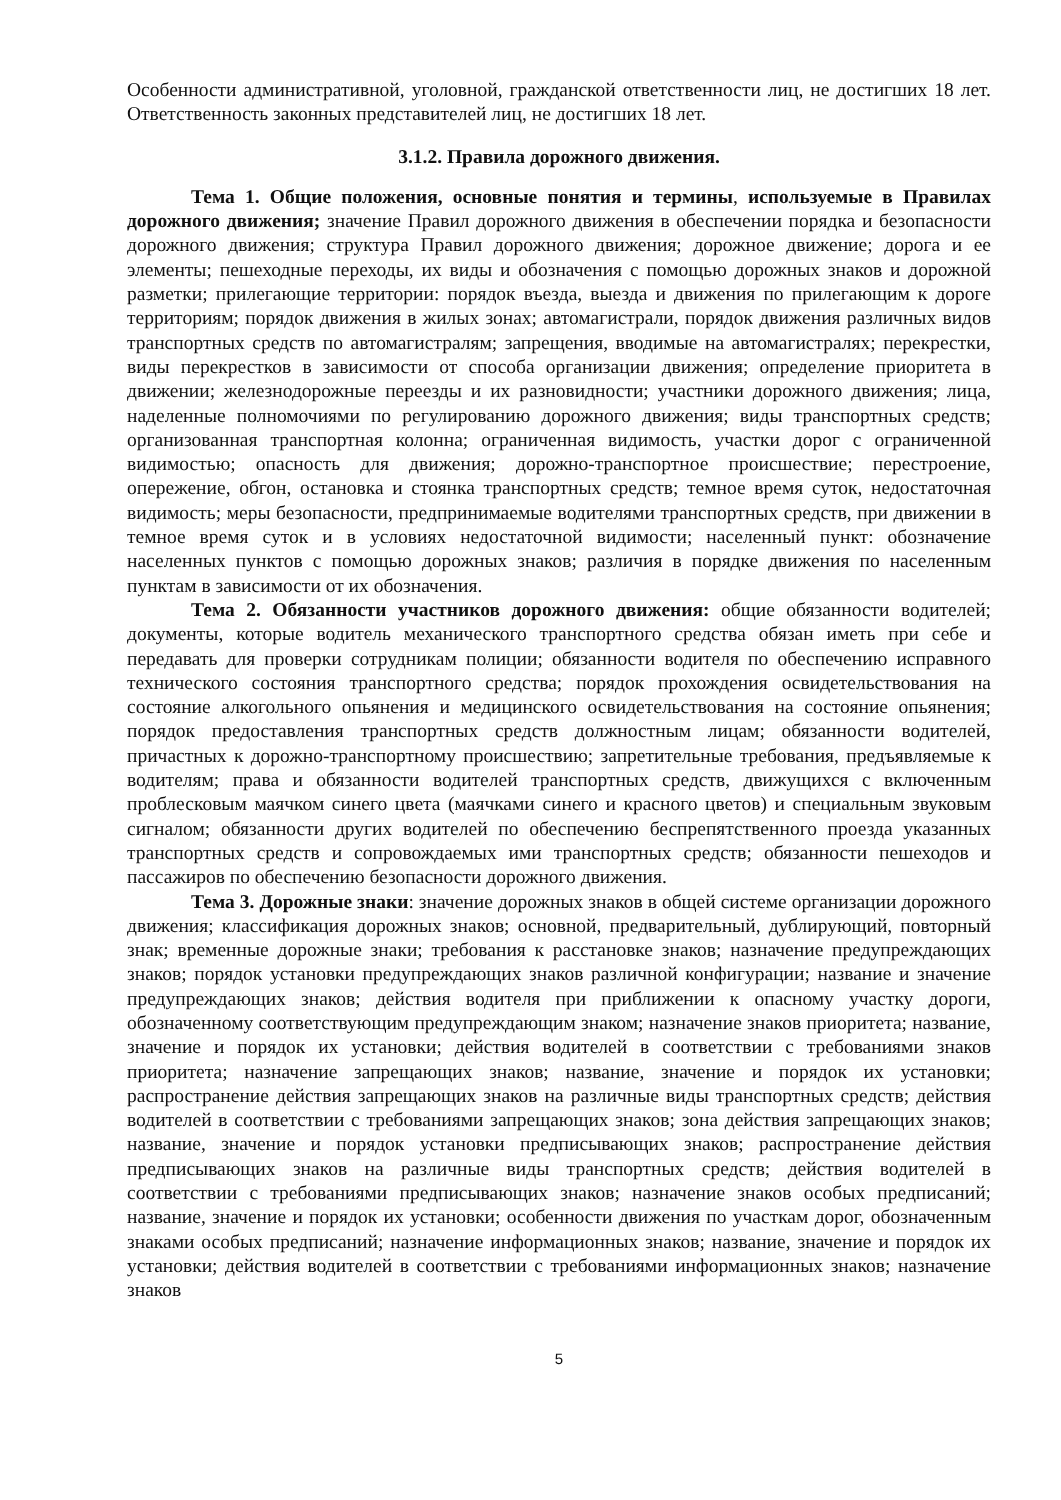Особенности административной, уголовной, гражданской ответственности лиц, не достигших 18 лет. Ответственность законных представителей лиц, не достигших 18 лет.
3.1.2. Правила дорожного движения.
Тема 1. Общие положения, основные понятия и термины, используемые в Правилах дорожного движения; значение Правил дорожного движения в обеспечении порядка и безопасности дорожного движения; структура Правил дорожного движения; дорожное движение; дорога и ее элементы; пешеходные переходы, их виды и обозначения с помощью дорожных знаков и дорожной разметки; прилегающие территории: порядок въезда, выезда и движения по прилегающим к дороге территориям; порядок движения в жилых зонах; автомагистрали, порядок движения различных видов транспортных средств по автомагистралям; запрещения, вводимые на автомагистралях; перекрестки, виды перекрестков в зависимости от способа организации движения; определение приоритета в движении; железнодорожные переезды и их разновидности; участники дорожного движения; лица, наделенные полномочиями по регулированию дорожного движения; виды транспортных средств; организованная транспортная колонна; ограниченная видимость, участки дорог с ограниченной видимостью; опасность для движения; дорожно-транспортное происшествие; перестроение, опережение, обгон, остановка и стоянка транспортных средств; темное время суток, недостаточная видимость; меры безопасности, предпринимаемые водителями транспортных средств, при движении в темное время суток и в условиях недостаточной видимости; населенный пункт: обозначение населенных пунктов с помощью дорожных знаков; различия в порядке движения по населенным пунктам в зависимости от их обозначения.
Тема 2. Обязанности участников дорожного движения: общие обязанности водителей; документы, которые водитель механического транспортного средства обязан иметь при себе и передавать для проверки сотрудникам полиции; обязанности водителя по обеспечению исправного технического состояния транспортного средства; порядок прохождения освидетельствования на состояние алкогольного опьянения и медицинского освидетельствования на состояние опьянения; порядок предоставления транспортных средств должностным лицам; обязанности водителей, причастных к дорожно-транспортному происшествию; запретительные требования, предъявляемые к водителям; права и обязанности водителей транспортных средств, движущихся с включенным проблесковым маячком синего цвета (маячками синего и красного цветов) и специальным звуковым сигналом; обязанности других водителей по обеспечению беспрепятственного проезда указанных транспортных средств и сопровождаемых ими транспортных средств; обязанности пешеходов и пассажиров по обеспечению безопасности дорожного движения.
Тема 3. Дорожные знаки: значение дорожных знаков в общей системе организации дорожного движения; классификация дорожных знаков; основной, предварительный, дублирующий, повторный знак; временные дорожные знаки; требования к расстановке знаков; назначение предупреждающих знаков; порядок установки предупреждающих знаков различной конфигурации; название и значение предупреждающих знаков; действия водителя при приближении к опасному участку дороги, обозначенному соответствующим предупреждающим знаком; назначение знаков приоритета; название, значение и порядок их установки; действия водителей в соответствии с требованиями знаков приоритета; назначение запрещающих знаков; название, значение и порядок их установки; распространение действия запрещающих знаков на различные виды транспортных средств; действия водителей в соответствии с требованиями запрещающих знаков; зона действия запрещающих знаков; название, значение и порядок установки предписывающих знаков; распространение действия предписывающих знаков на различные виды транспортных средств; действия водителей в соответствии с требованиями предписывающих знаков; назначение знаков особых предписаний; название, значение и порядок их установки; особенности движения по участкам дорог, обозначенным знаками особых предписаний; назначение информационных знаков; название, значение и порядок их установки; действия водителей в соответствии с требованиями информационных знаков; назначение знаков
5